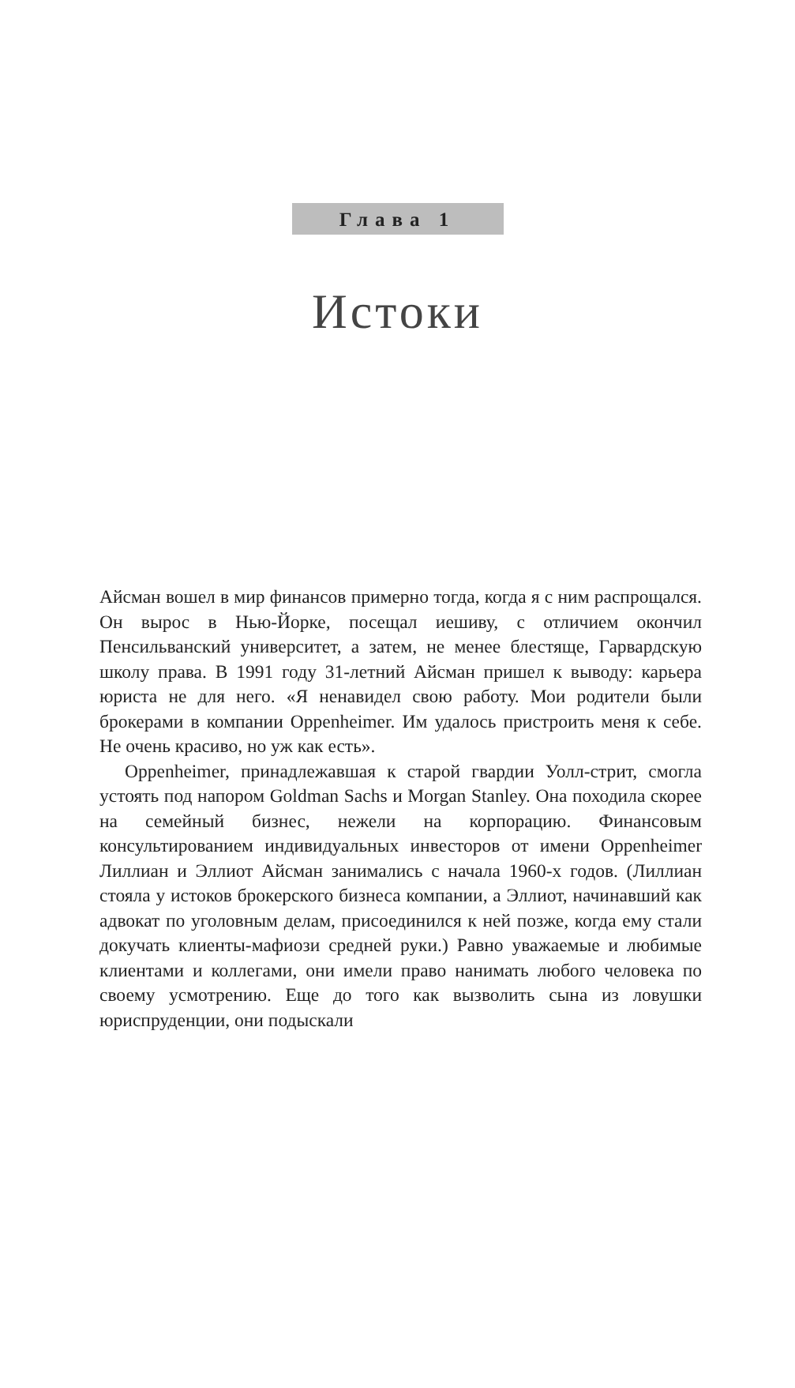Глава 1
Истоки
Айсман вошел в мир финансов примерно тогда, когда я с ним распрощался. Он вырос в Нью-Йорке, посещал иешиву, с отличием окончил Пенсильванский университет, а затем, не менее блестяще, Гарвардскую школу права. В 1991 году 31-летний Айсман пришел к выводу: карьера юриста не для него. «Я ненавидел свою работу. Мои родители были брокерами в компании Oppenheimer. Им удалось пристроить меня к себе. Не очень красиво, но уж как есть».
Oppenheimer, принадлежавшая к старой гвардии Уолл-стрит, смогла устоять под напором Goldman Sachs и Morgan Stanley. Она походила скорее на семейный бизнес, нежели на корпорацию. Финансовым консультированием индивидуальных инвесторов от имени Oppenheimer Лиллиан и Эллиот Айсман занимались с начала 1960-х годов. (Лиллиан стояла у истоков брокерского бизнеса компании, а Эллиот, начинавший как адвокат по уголовным делам, присоединился к ней позже, когда ему стали докучать клиенты-мафиози средней руки.) Равно уважаемые и любимые клиентами и коллегами, они имели право нанимать любого человека по своему усмотрению. Еще до того как вызволить сына из ловушки юриспруденции, они подыскали